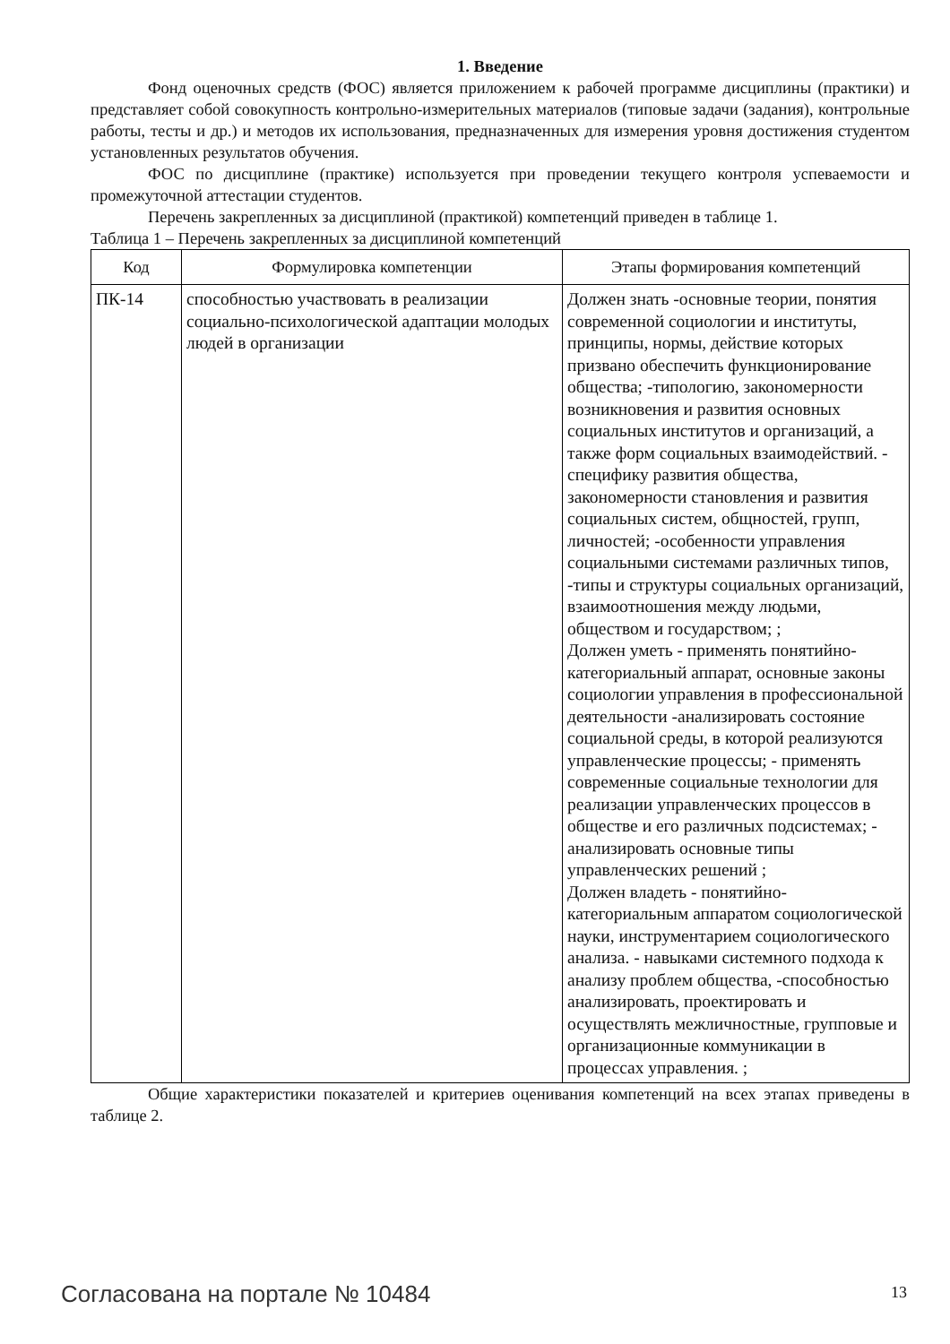1. Введение
Фонд оценочных средств (ФОС) является приложением к рабочей программе дисциплины (практики) и представляет собой совокупность контрольно-измерительных материалов (типовые задачи (задания), контрольные работы, тесты и др.) и методов их использования, предназначенных для измерения уровня достижения студентом установленных результатов обучения.
ФОС по дисциплине (практике) используется при проведении текущего контроля успеваемости и промежуточной аттестации студентов.
Перечень закрепленных за дисциплиной (практикой) компетенций приведен в таблице 1.
Таблица 1 – Перечень закрепленных за дисциплиной компетенций
| Код | Формулировка компетенции | Этапы формирования компетенций |
| --- | --- | --- |
| ПК-14 | способностью участвовать в реализации социально-психологической адаптации молодых людей в организации | Должен знать -основные теории, понятия современной социологии и институты, принципы, нормы, действие которых призвано обеспечить функционирование общества; -типологию, закономерности возникновения и развития основных социальных институтов и организаций, а также форм социальных взаимодействий. - специфику развития общества, закономерности становления и развития социальных систем, общностей, групп, личностей; -особенности управления социальными системами различных типов, -типы и структуры социальных организаций, взаимоотношения между людьми, обществом и государством; ; Должен уметь - применять понятийно-категориальный аппарат, основные законы социологии управления в профессиональной деятельности -анализировать состояние социальной среды, в которой реализуются управленческие процессы; - применять современные социальные технологии для реализации управленческих процессов в обществе и его различных подсистемах; - анализировать основные типы управленческих решений ; Должен владеть - понятийно-категориальным аппаратом социологической науки, инструментарием социологического анализа. - навыками системного подхода к анализу проблем общества, -способностью анализировать, проектировать и осуществлять межличностные, групповые и организационные коммуникации в процессах управления. ; |
Общие характеристики показателей и критериев оценивания компетенций на всех этапах приведены в таблице 2.
Согласована на портале № 10484 13